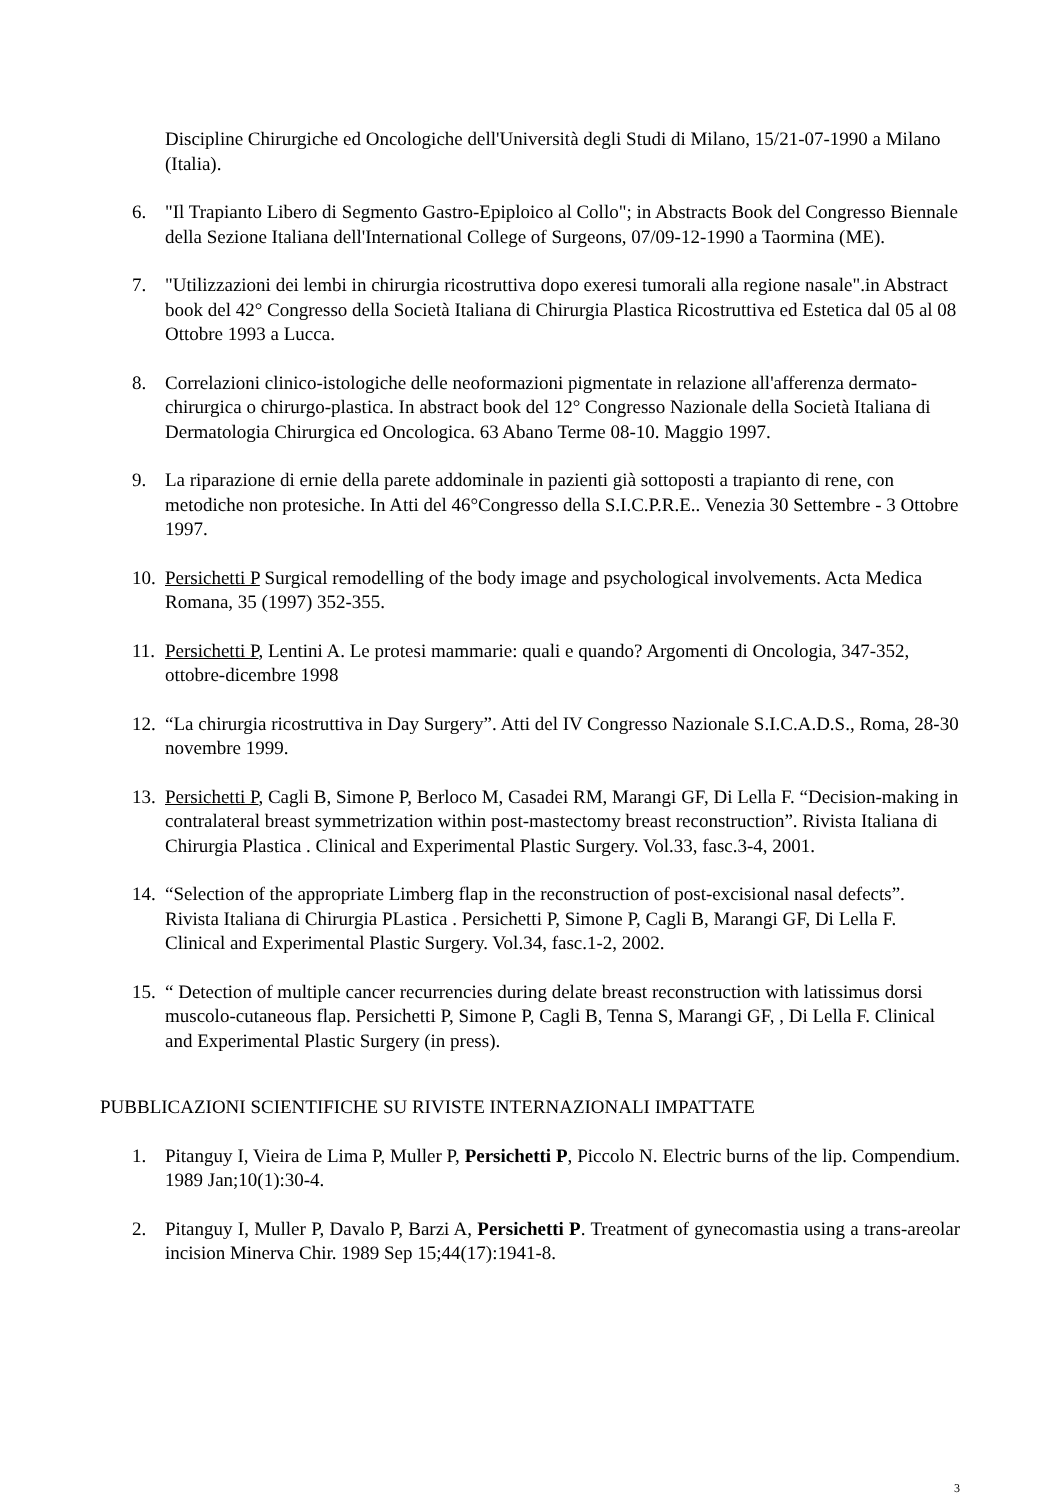Discipline Chirurgiche ed Oncologiche dell'Università degli Studi di Milano, 15/21-07-1990 a Milano (Italia).
6. "Il Trapianto Libero di Segmento Gastro-Epiploico al Collo"; in Abstracts Book del Congresso Biennale della Sezione Italiana dell'International College of Surgeons, 07/09-12-1990 a Taormina (ME).
7. "Utilizzazioni dei lembi in chirurgia ricostruttiva dopo exeresi tumorali alla regione nasale".in Abstract book del 42° Congresso della Società Italiana di Chirurgia Plastica Ricostruttiva ed Estetica dal 05 al 08 Ottobre 1993 a Lucca.
8. Correlazioni clinico-istologiche delle neoformazioni pigmentate in relazione all'afferenza dermato-chirurgica o chirurgo-plastica. In abstract book del 12° Congresso Nazionale della Società Italiana di Dermatologia Chirurgica ed Oncologica. 63 Abano Terme 08-10. Maggio 1997.
9. La riparazione di ernie della parete addominale in pazienti già sottoposti a trapianto di rene, con metodiche non protesiche. In Atti del 46°Congresso della S.I.C.P.R.E.. Venezia 30 Settembre - 3 Ottobre 1997.
10. Persichetti P Surgical remodelling of the body image and psychological involvements. Acta Medica Romana, 35 (1997) 352-355.
11. Persichetti P, Lentini A. Le protesi mammarie: quali e quando? Argomenti di Oncologia, 347-352, ottobre-dicembre 1998
12. “La chirurgia ricostruttiva in Day Surgery”. Atti del IV Congresso Nazionale S.I.C.A.D.S., Roma, 28-30 novembre 1999.
13. Persichetti P, Cagli B, Simone P, Berloco M, Casadei RM, Marangi GF, Di Lella F. “Decision-making in contralateral breast symmetrization within post-mastectomy breast reconstruction”. Rivista Italiana di Chirurgia Plastica . Clinical and Experimental Plastic Surgery. Vol.33, fasc.3-4, 2001.
14. “Selection of the appropriate Limberg flap in the reconstruction of post-excisional nasal defects”. Rivista Italiana di Chirurgia PLastica . Persichetti P, Simone P, Cagli B, Marangi GF, Di Lella F. Clinical and Experimental Plastic Surgery. Vol.34, fasc.1-2, 2002.
15. “ Detection of multiple cancer recurrencies during delate breast reconstruction with latissimus dorsi muscolo-cutaneous flap. Persichetti P, Simone P, Cagli B, Tenna S, Marangi GF, , Di Lella F. Clinical and Experimental Plastic Surgery (in press).
PUBBLICAZIONI SCIENTIFICHE SU RIVISTE INTERNAZIONALI IMPATTATE
1. Pitanguy I, Vieira de Lima P, Muller P, Persichetti P, Piccolo N. Electric burns of the lip. Compendium. 1989 Jan;10(1):30-4.
2. Pitanguy I, Muller P, Davalo P, Barzi A, Persichetti P. Treatment of gynecomastia using a trans-areolar incision Minerva Chir. 1989 Sep 15;44(17):1941-8.
3